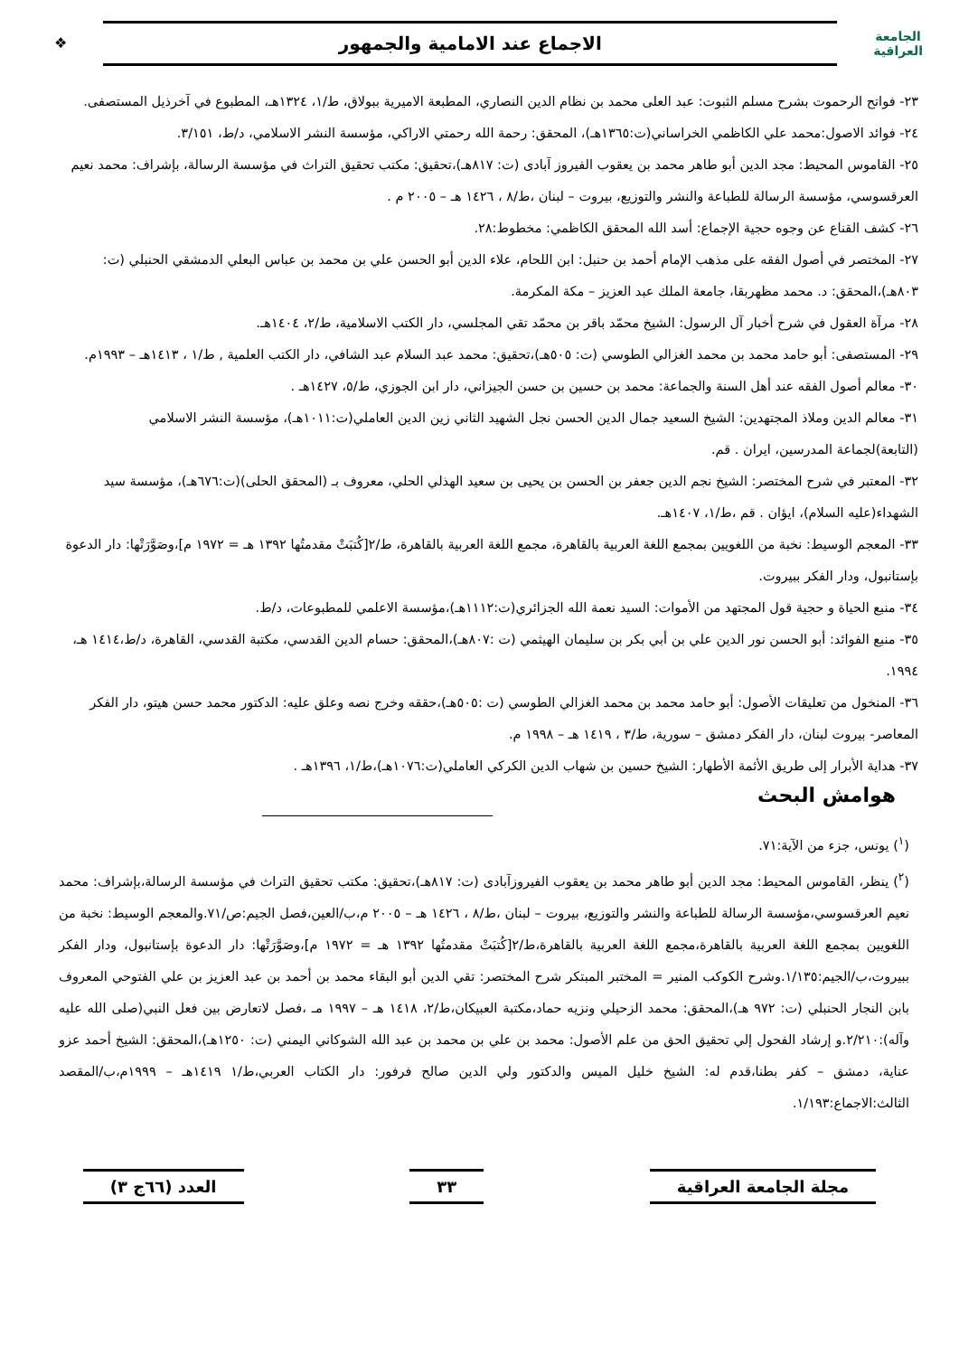الجامعة
العراقية
الاجماع عند الامامية والجمهور
❖
٢٣- فواتح الرحموت بشرح مسلم الثبوت: عبد العلى محمد بن نظام الدين النصاري، المطبعة الاميرية ببولاق، ط/١، ١٣٢٤هـ، المطبوع في آخرذيل المستصفى.
٢٤- فوائد الاصول:محمد علي الكاظمي الخراساني(ت:١٣٦٥هـ)، المحقق: رحمة الله رحمتي الاراكي، مؤسسة النشر الاسلامي، د/ط، ٣/١٥١.
٢٥- القاموس المحيط: مجد الدين أبو طاهر محمد بن يعقوب الفيروز آبادى (ت: ٨١٧هـ)،تحقيق: مكتب تحقيق التراث في مؤسسة الرسالة، بإشراف: محمد نعيم العرقسوسي، مؤسسة الرسالة للطباعة والنشر والتوزيع، بيروت – لبنان ،ط/٨ ، ١٤٢٦ هـ – ٢٠٠٥ م .
٢٦- كشف القناع عن وجوه حجية الإجماع: أسد الله المحقق الكاظمي: مخطوط:٢٨.
٢٧- المختصر في أصول الفقه على مذهب الإمام أحمد بن حنبل: ابن اللحام، علاء الدين أبو الحسن علي بن محمد بن عباس البعلي الدمشقي الحنبلي (ت: ٨٠٣هـ)،المحقق: د. محمد مظهربقا، جامعة الملك عبد العزيز – مكة المكرمة.
٢٨- مرآة العقول في شرح أخبار آل الرسول: الشيخ محمّد باقر بن محمّد تقي المجلسي، دار الكتب الاسلامية، ط/٢، ١٤٠٤هـ.
٢٩- المستصفى: أبو حامد محمد بن محمد الغزالي الطوسي (ت: ٥٠٥هـ)،تحقيق: محمد عبد السلام عبد الشافي، دار الكتب العلمية , ط/١ ، ١٤١٣هـ – ١٩٩٣م.
٣٠- معالم أصول الفقه عند أهل السنة والجماعة: محمد بن حسين بن حسن الجيزاني، دار ابن الجوزي، ط/٥، ١٤٢٧هـ .
٣١- معالم الدين وملاذ المجتهدين: الشيخ السعيد جمال الدين الحسن نجل الشهيد الثاني زين الدين العاملي(ت:١٠١١هـ)، مؤسسة النشر الاسلامي (التابعة)لجماعة المدرسين، ايران . قم.
٣٢- المعتبر في شرح المختصر: الشيخ نجم الدين جعفر بن الحسن بن يحيى بن سعيد الهذلي الحلي، معروف بـ (المحقق الحلى)(ت:٦٧٦هـ)، مؤسسة سيد الشهداء(عليه السلام)، ايؤان . قم ،ط/١، ١٤٠٧هـ.
٣٣- المعجم الوسيط: نخبة من اللغويين بمجمع اللغة العربية بالقاهرة، مجمع اللغة العربية بالقاهرة، ط/٢[كُتبَتْ مقدمتُها ١٣٩٢ هـ = ١٩٧٢ م]،وصَوَّرَتْها: دار الدعوة بإستانبول، ودار الفكر ببيروت.
٣٤- منبع الحياة و حجية قول المجتهد من الأموات: السيد نعمة الله الجزائري(ت:١١١٢هـ)،مؤسسة الاعلمي للمطبوعات، د/ط.
٣٥- منبع الفوائد: أبو الحسن نور الدين علي بن أبي بكر بن سليمان الهيثمي (ت :٨٠٧هـ)،المحقق: حسام الدين القدسي، مكتبة القدسي، القاهرة، د/ط،١٤١٤ هـ، ١٩٩٤.
٣٦- المنخول من تعليقات الأصول: أبو حامد محمد بن محمد الغزالي الطوسي (ت :٥٠٥هـ)،حققه وخرج نصه وعلق عليه: الدكتور محمد حسن هيتو، دار الفكر المعاصر- بيروت لبنان، دار الفكر دمشق – سورية، ط/٣ ، ١٤١٩ هـ – ١٩٩٨ م.
٣٧- هداية الأبرار إلى طريق الأئمة الأطهار: الشيخ حسين بن شهاب الدين الكركي العاملي(ت:١٠٧٦هـ)،ط/١، ١٣٩٦هـ .
هوامش البحث
(<sup>١</sup>) يونس، جزء من الآية:٧١.
(<sup>٢</sup>) ينظر، القاموس المحيط: مجد الدين أبو طاهر محمد بن يعقوب الفيروزآبادى (ت: ٨١٧هـ)،تحقيق: مكتب تحقيق التراث في مؤسسة الرسالة،بإشراف: محمد نعيم العرقسوسي،مؤسسة الرسالة للطباعة والنشر والتوزيع، بيروت – لبنان ،ط/٨ ، ١٤٢٦ هـ – ٢٠٠٥ م،ب/العين،فصل الجيم:ص/٧١.والمعجم الوسيط: نخبة من اللغويين بمجمع اللغة العربية بالقاهرة،مجمع اللغة العربية بالقاهرة،ط/٢[كُتبَتْ مقدمتُها ١٣٩٢ هـ = ١٩٧٢ م]،وصَوَّرَتْها: دار الدعوة بإستانبول، ودار الفكر ببيروت،ب/الجيم:١/١٣٥.وشرح الكوكب المنير = المختبر المبتكر شرح المختصر: تقي الدين أبو البقاء محمد بن أحمد بن عبد العزيز بن علي الفتوحي المعروف بابن النجار الحنبلي (ت: ٩٧٢ هـ)،المحقق: محمد الزحيلي ونزيه حماد،مكتبة العبيكان،ط/٢، ١٤١٨ هـ – ١٩٩٧ مـ ،فصل لاتعارض بين فعل النبي(صلى الله عليه وآله):٢/٢١٠.و إرشاد الفحول إلي تحقيق الحق من علم الأصول: محمد بن علي بن محمد بن عبد الله الشوكاني اليمني (ت: ١٢٥٠هـ)،المحقق: الشيخ أحمد عزو عناية، دمشق – كفر بطنا،قدم له: الشيخ خليل الميس والدكتور ولي الدين صالح فرفور: دار الكتاب العربي،ط/١ ١٤١٩هـ – ١٩٩٩م،ب/المقصد الثالث:الاجماع:١/١٩٣.
مجلة الجامعة العراقية ٣٣ العدد (٦٦ج ٣)